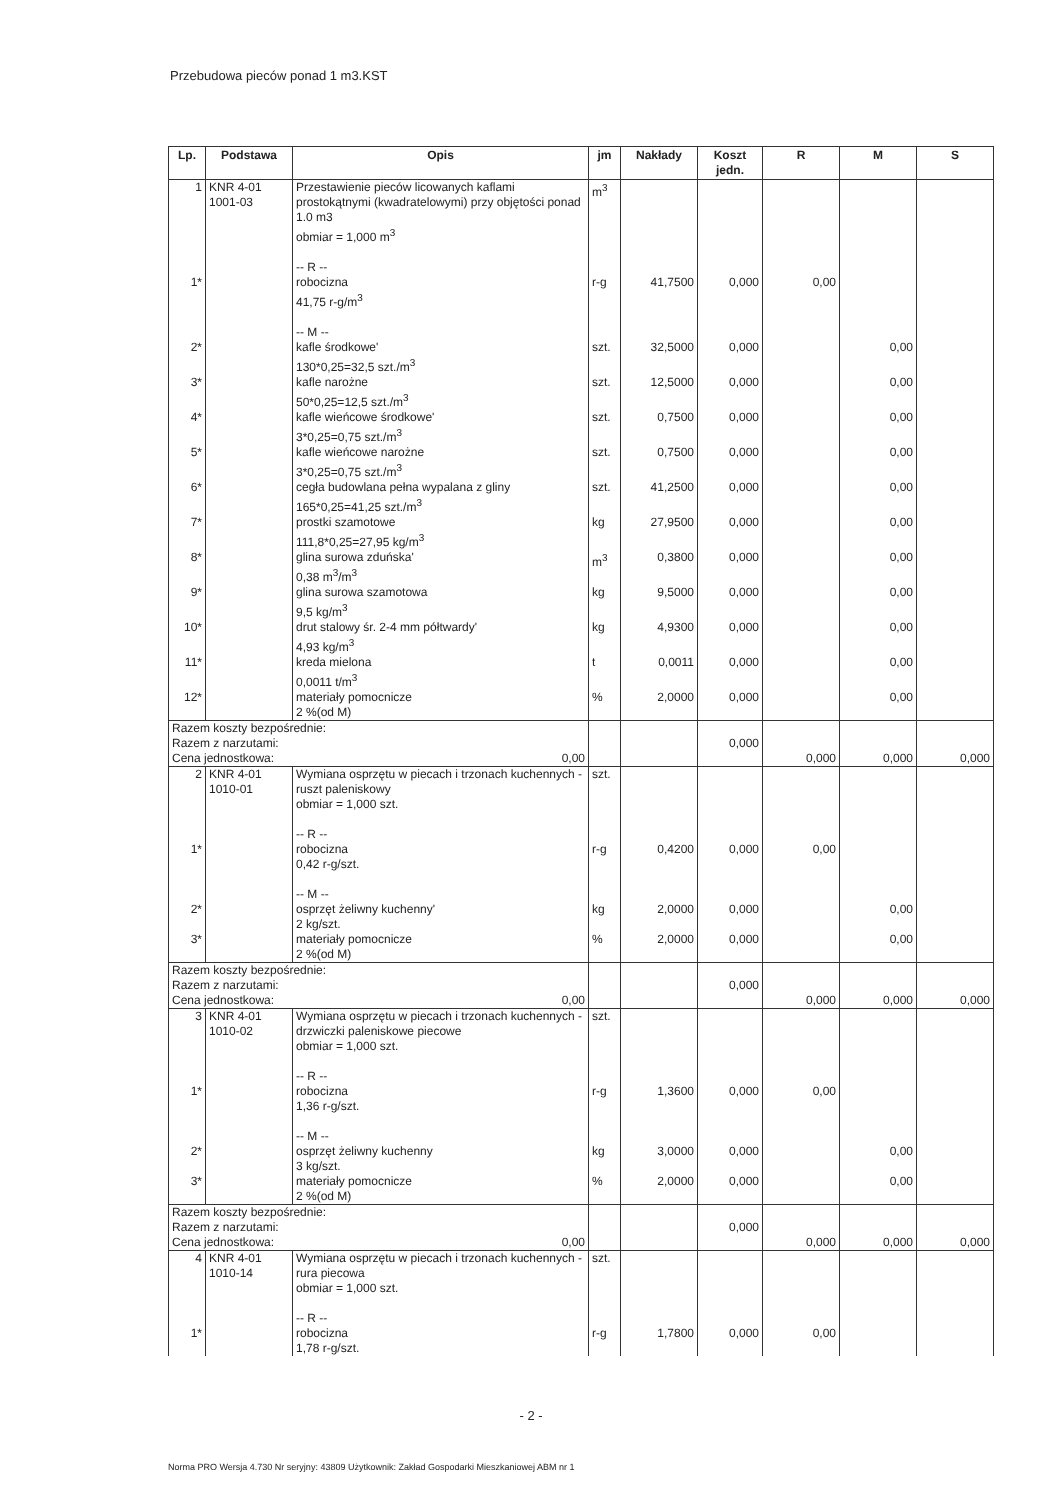Przebudowa pieców ponad 1 m3.KST
| Lp. | Podstawa | Opis | jm | Nakłady | Koszt jedn. | R | M | S |
| --- | --- | --- | --- | --- | --- | --- | --- | --- |
| 1 | KNR 4-01 1001-03 | Przestawienie pieców licowanych kaflami prostokątnymi (kwadratelowymi) przy objętości ponad 1.0 m3 obmiar = 1,000 m<sup>3</sup> -- R -- | m<sup>3</sup> | | | | | |
| 1* | | robocizna 41,75 r-g/m<sup>3</sup> -- M -- | r-g | 41,7500 | 0,000 | 0,00 | | |
| 2* | | kafle środkowe' 130*0,25=32,5 szt./m<sup>3</sup> | szt. | 32,5000 | 0,000 | | 0,00 | |
| 3* | | kafle narożne 50*0,25=12,5 szt./m<sup>3</sup> | szt. | 12,5000 | 0,000 | | 0,00 | |
| 4* | | kafle wieńcowe środkowe' 3*0,25=0,75 szt./m<sup>3</sup> | szt. | 0,7500 | 0,000 | | 0,00 | |
| 5* | | kafle wieńcowe narożne 3*0,25=0,75 szt./m<sup>3</sup> | szt. | 0,7500 | 0,000 | | 0,00 | |
| 6* | | cegła budowlana pełna wypalana z gliny 165*0,25=41,25 szt./m<sup>3</sup> | szt. | 41,2500 | 0,000 | | 0,00 | |
| 7* | | prostki szamotowe 111,8*0,25=27,95 kg/m<sup>3</sup> | kg | 27,9500 | 0,000 | | 0,00 | |
| 8* | | glina surowa zduńska' 0,38 m<sup>3</sup>/m<sup>3</sup> | m<sup>3</sup> | 0,3800 | 0,000 | | 0,00 | |
| 9* | | glina surowa szamotowa 9,5 kg/m<sup>3</sup> | kg | 9,5000 | 0,000 | | 0,00 | |
| 10* | | drut stalowy śr. 2-4 mm półtwardy' 4,93 kg/m<sup>3</sup> | kg | 4,9300 | 0,000 | | 0,00 | |
| 11* | | kreda mielona 0,0011 t/m<sup>3</sup> | t | 0,0011 | 0,000 | | 0,00 | |
| 12* | | materiały pomocnicze 2 %(od M) | % | 2,0000 | 0,000 | | 0,00 | |
| Razem koszty bezpośrednie: Razem z narzutami: Cena jednostkowa: 0,00 | | | | | 0,000 | 0,000 | 0,000 | 0,000 |
| 2 | KNR 4-01 1010-01 | Wymiana osprzętu w piecach i trzonach kuchennych - ruszt paleniskowy obmiar = 1,000 szt. -- R -- | szt. | | | | | |
| 1* | | robocizna 0,42 r-g/szt. -- M -- | r-g | 0,4200 | 0,000 | 0,00 | | |
| 2* | | osprzęt żeliwny kuchenny' 2 kg/szt. | kg | 2,0000 | 0,000 | | 0,00 | |
| 3* | | materiały pomocnicze 2 %(od M) | % | 2,0000 | 0,000 | | 0,00 | |
| Razem koszty bezpośrednie: Razem z narzutami: Cena jednostkowa: 0,00 | | | | | 0,000 | 0,000 | 0,000 | 0,000 |
| 3 | KNR 4-01 1010-02 | Wymiana osprzętu w piecach i trzonach kuchennych - drzwiczki paleniskowe piecowe obmiar = 1,000 szt. -- R -- | szt. | | | | | |
| 1* | | robocizna 1,36 r-g/szt. -- M -- | r-g | 1,3600 | 0,000 | 0,00 | | |
| 2* | | osprzęt żeliwny kuchenny 3 kg/szt. | kg | 3,0000 | 0,000 | | 0,00 | |
| 3* | | materiały pomocnicze 2 %(od M) | % | 2,0000 | 0,000 | | 0,00 | |
| Razem koszty bezpośrednie: Razem z narzutami: Cena jednostkowa: 0,00 | | | | | 0,000 | 0,000 | 0,000 | 0,000 |
| 4 | KNR 4-01 1010-14 | Wymiana osprzętu w piecach i trzonach kuchennych - rura piecowa obmiar = 1,000 szt. -- R -- | szt. | | | | | |
| 1* | | robocizna 1,78 r-g/szt. | r-g | 1,7800 | 0,000 | 0,00 | | |
- 2 -
Norma PRO Wersja 4.730 Nr seryjny: 43809 Użytkownik: Zakład Gospodarki Mieszkaniowej ABM nr 1